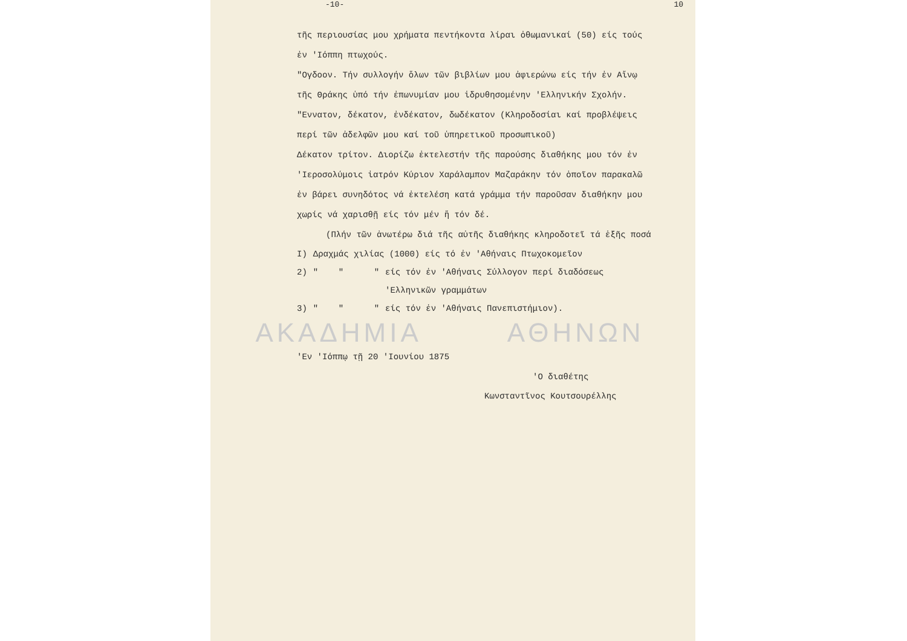-10- 10
τῆς περιουσίας μου χρήματα πεντήκοντα λίραι ὀθωμανικαί (50) είς τούς
ἐν 'Ιόππη πτωχούς.
"Ογδοον. Τήν συλλογήν ὅλων τῶν βιβλίων μου ἀφιερώνω είς τήν ἐν Αἴνῳ
τῆς Θράκης ὑπό τήν ἐπωνυμίαν μου ἱδρυθησομένην 'Ελληνικήν Σχολήν.
"Εννατον, δέκατον, ἐνδέκατον, δωδέκατον (Κληροδοσίαι καί προβλέψεις
περί τῶν ἀδελφῶν μου καί τοῦ ὑπηρετικοῦ προσωπικοῦ)
Δέκατον τρίτον. Διορίζω ἐκτελεστήν τῆς παρούσης διαθήκης μου τόν ἐν
'Ιεροσολύμοις ἰατρόν Κύριον Χαράλαμπον Μαζαράκην τόν ὁποῖον παρακαλῶ
ἐν βάρει συνηδότος νά ἐκτελέση κατά γράμμα τήν παροῦσαν διαθήκην μου
χωρίς νά χαρισθῇ είς τόν μέν ἤ τόν δέ.
(Πλήν τῶν ἀνωτέρω διά τῆς αὐτῆς διαθήκης κληροδοτεῖ τά ἑξῆς ποσά
| I) | Δραχμάς χιλίας (1000) είς τό ἐν 'Αθήναις Πτωχοκομεῖον | |
| 2) | " " " | είς τόν ἐν 'Αθήναις Σύλλογον περί διαδόσεως 'Ελληνικῶν γραμμάτων |
| 3) | " " " | είς τόν ἐν 'Αθήναις Πανεπιστήμιον). |
ΑΚΑΔΗΜΙΑ ΑΘΗΝΩΝ
'Εν 'Ιόππῳ τῇ 20 'Ιουνίου 1875
'Ο διαθέτης
Κωνσταντῖνος Κουτσουρέλλης